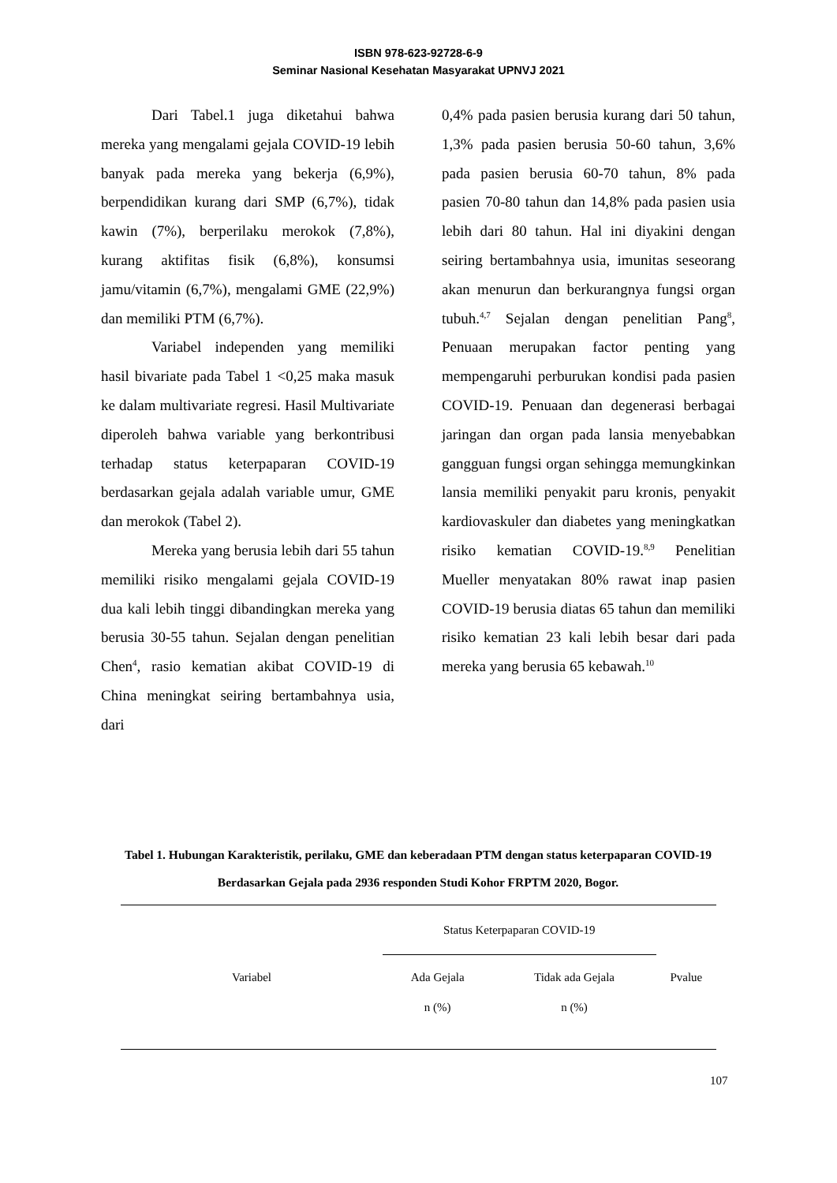ISBN 978-623-92728-6-9
Seminar Nasional Kesehatan Masyarakat UPNVJ 2021
Dari Tabel.1 juga diketahui bahwa mereka yang mengalami gejala COVID-19 lebih banyak pada mereka yang bekerja (6,9%), berpendidikan kurang dari SMP (6,7%), tidak kawin (7%), berperilaku merokok (7,8%), kurang aktifitas fisik (6,8%), konsumsi jamu/vitamin (6,7%), mengalami GME (22,9%) dan memiliki PTM (6,7%).
Variabel independen yang memiliki hasil bivariate pada Tabel 1 <0,25 maka masuk ke dalam multivariate regresi. Hasil Multivariate diperoleh bahwa variable yang berkontribusi terhadap status keterpaparan COVID-19 berdasarkan gejala adalah variable umur, GME dan merokok (Tabel 2).
Mereka yang berusia lebih dari 55 tahun memiliki risiko mengalami gejala COVID-19 dua kali lebih tinggi dibandingkan mereka yang berusia 30-55 tahun. Sejalan dengan penelitian Chen<sup>4</sup>, rasio kematian akibat COVID-19 di China meningkat seiring bertambahnya usia, dari
0,4% pada pasien berusia kurang dari 50 tahun, 1,3% pada pasien berusia 50-60 tahun, 3,6% pada pasien berusia 60-70 tahun, 8% pada pasien 70-80 tahun dan 14,8% pada pasien usia lebih dari 80 tahun. Hal ini diyakini dengan seiring bertambahnya usia, imunitas seseorang akan menurun dan berkurangnya fungsi organ tubuh.<sup>4,7</sup> Sejalan dengan penelitian Pang<sup>8</sup>, Penuaan merupakan factor penting yang mempengaruhi perburukan kondisi pada pasien COVID-19. Penuaan dan degenerasi berbagai jaringan dan organ pada lansia menyebabkan gangguan fungsi organ sehingga memungkinkan lansia memiliki penyakit paru kronis, penyakit kardiovaskuler dan diabetes yang meningkatkan risiko kematian COVID-19.<sup>8,9</sup> Penelitian Mueller menyatakan 80% rawat inap pasien COVID-19 berusia diatas 65 tahun dan memiliki risiko kematian 23 kali lebih besar dari pada mereka yang berusia 65 kebawah.<sup>10</sup>
Tabel 1. Hubungan Karakteristik, perilaku, GME dan keberadaan PTM dengan status keterpaparan COVID-19 Berdasarkan Gejala pada 2936 responden Studi Kohor FRPTM 2020, Bogor.
| Variabel | Status Keterpaparan COVID-19 | | Pvalue |
| --- | --- | --- | --- |
| | Ada Gejala | Tidak ada Gejala | |
| | n (%) | n (%) | |
107